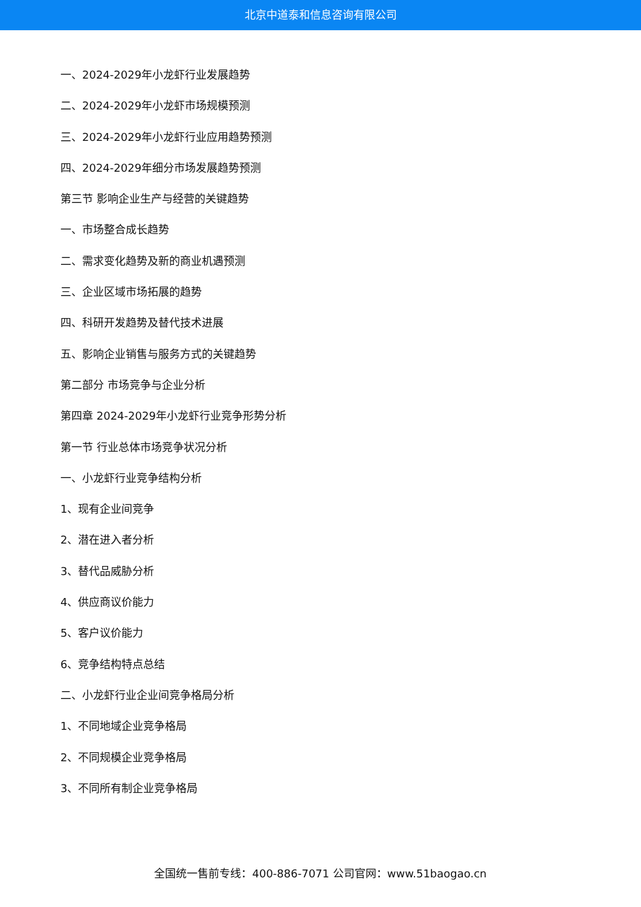北京中道泰和信息咨询有限公司
一、2024-2029年小龙虾行业发展趋势
二、2024-2029年小龙虾市场规模预测
三、2024-2029年小龙虾行业应用趋势预测
四、2024-2029年细分市场发展趋势预测
第三节 影响企业生产与经营的关键趋势
一、市场整合成长趋势
二、需求变化趋势及新的商业机遇预测
三、企业区域市场拓展的趋势
四、科研开发趋势及替代技术进展
五、影响企业销售与服务方式的关键趋势
第二部分 市场竞争与企业分析
第四章 2024-2029年小龙虾行业竞争形势分析
第一节 行业总体市场竞争状况分析
一、小龙虾行业竞争结构分析
1、现有企业间竞争
2、潜在进入者分析
3、替代品威胁分析
4、供应商议价能力
5、客户议价能力
6、竞争结构特点总结
二、小龙虾行业企业间竞争格局分析
1、不同地域企业竞争格局
2、不同规模企业竞争格局
3、不同所有制企业竞争格局
全国统一售前专线：400-886-7071 公司官网：www.51baogao.cn